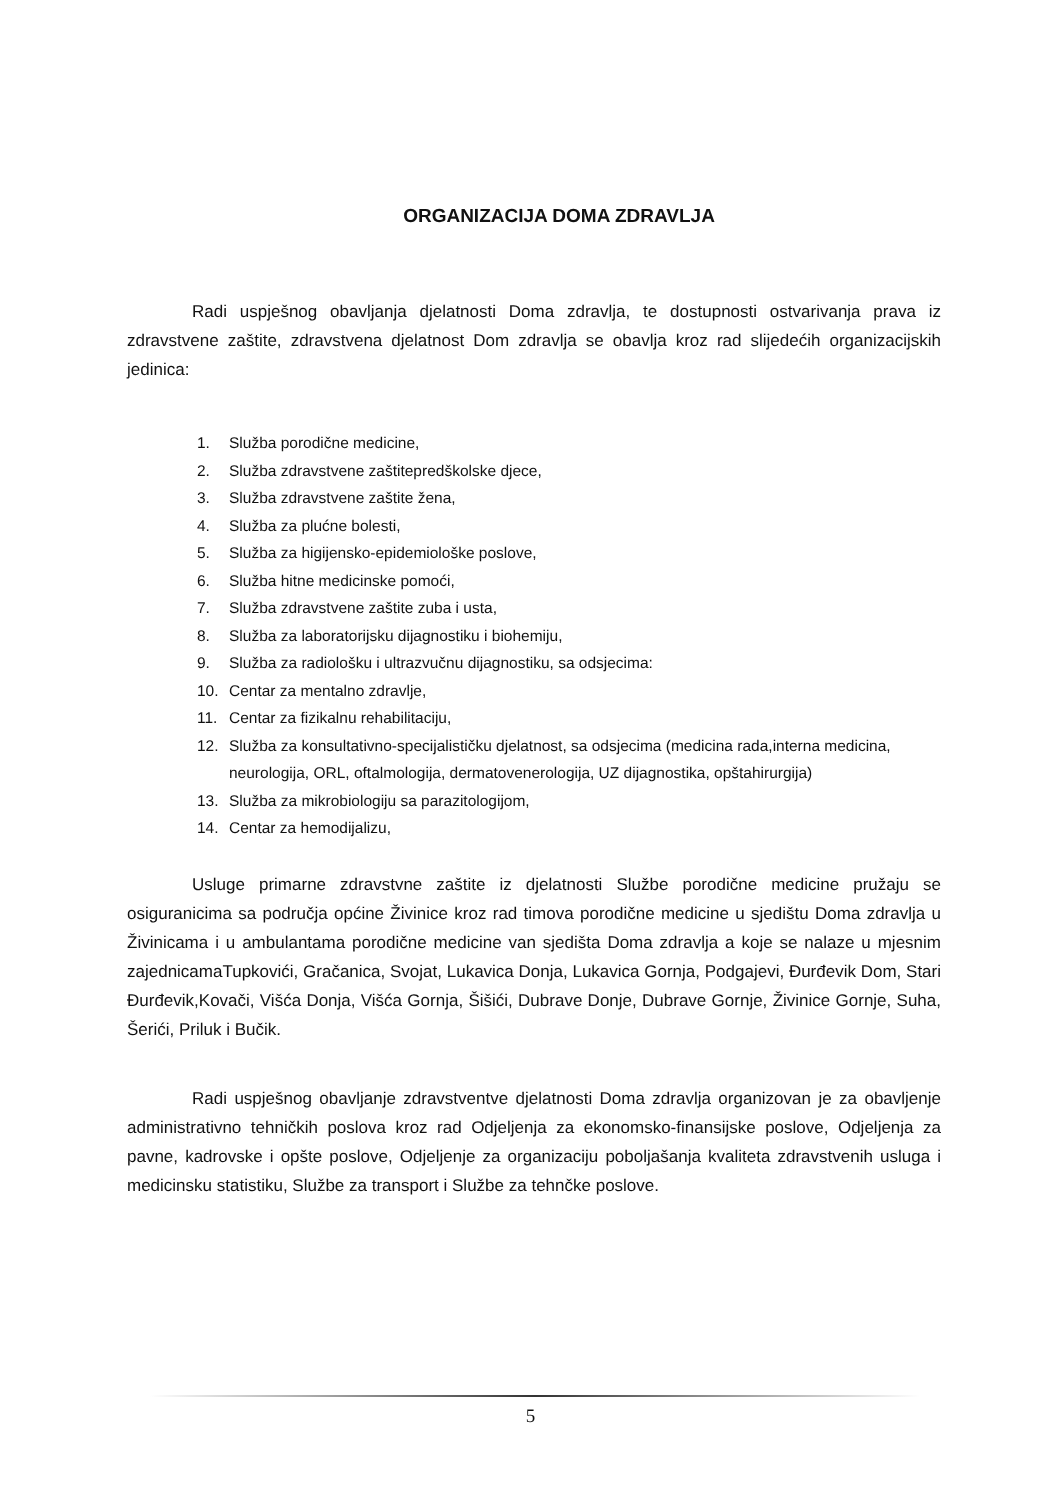ORGANIZACIJA DOMA ZDRAVLJA
Radi uspješnog obavljanja djelatnosti Doma zdravlja, te dostupnosti ostvarivanja prava iz zdravstvene zaštite, zdravstvena djelatnost Dom zdravlja se obavlja kroz rad slijedećih organizacijskih jedinica:
1. Služba porodične medicine,
2. Služba zdravstvene zaštitepredškolske djece,
3. Služba zdravstvene zaštite žena,
4. Služba za plućne bolesti,
5. Služba za higijensko-epidemiološke poslove,
6. Služba hitne medicinske pomoći,
7. Služba zdravstvene zaštite zuba i usta,
8. Služba za laboratorijsku dijagnostiku i biohemiju,
9. Služba za radiološku i ultrazvučnu dijagnostiku, sa odsjecima:
10. Centar za mentalno zdravlje,
11. Centar za fizikalnu rehabilitaciju,
12. Služba za konsultativno-specijalističku djelatnost, sa odsjecima (medicina rada,interna medicina, neurologija, ORL, oftalmologija, dermatovenerologija, UZ dijagnostika, opštahirurgija)
13. Služba za mikrobiologiju sa parazitologijom,
14. Centar za hemodijalizu,
Usluge primarne zdravstvne zaštite iz djelatnosti Službe porodične medicine pružaju se osiguranicima sa područja općine Živinice kroz rad timova porodične medicine u sjedištu Doma zdravlja u Živinicama i u ambulantama porodične medicine van sjedišta Doma zdravlja a koje se nalaze u mjesnim zajednicamaTupkovići, Gračanica, Svojat, Lukavica Donja, Lukavica Gornja, Podgajevi, Đurđevik Dom, Stari Đurđevik,Kovači, Višća Donja, Višća Gornja, Šišići, Dubrave Donje, Dubrave Gornje, Živinice Gornje, Suha, Šerići, Priluk i Bučik.
Radi uspješnog obavljanje zdravstventve djelatnosti Doma zdravlja organizovan je za obavljenje administrativno tehničkih poslova kroz rad Odjeljenja za ekonomsko-finansijske poslove, Odjeljenja za pavne, kadrovske i opšte poslove, Odjeljenje za organizaciju poboljašanja kvaliteta zdravstvenih usluga i medicinsku statistiku, Službe za transport i Službe za tehnčke poslove.
5